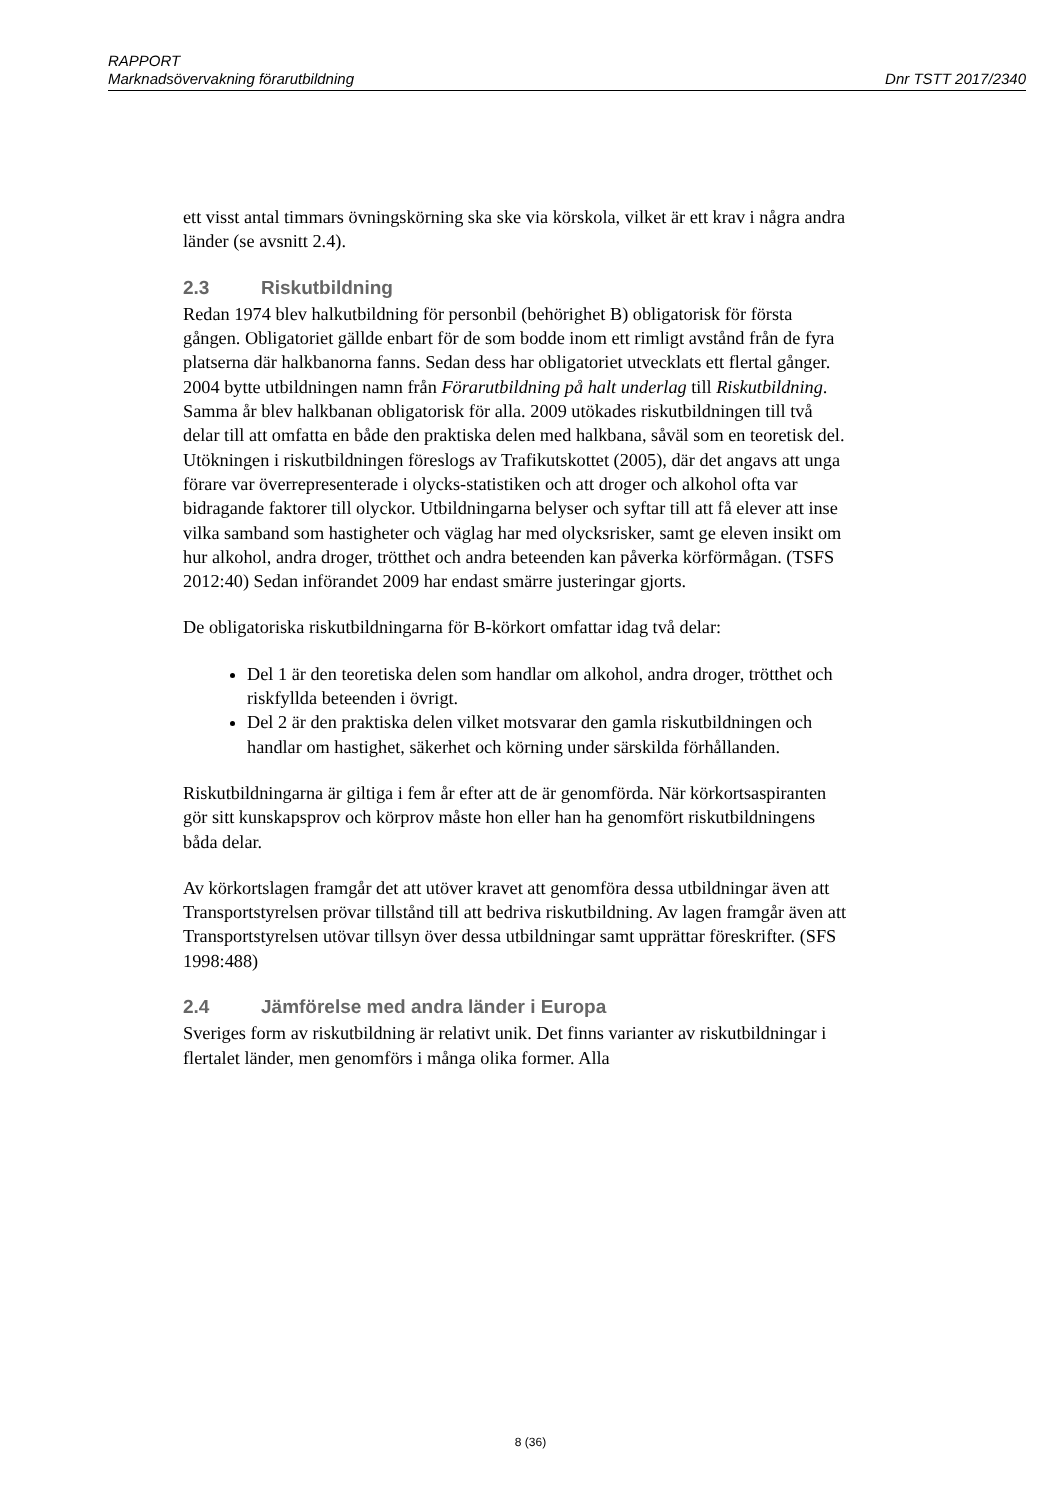RAPPORT
Marknadsövervakning förarutbildning Dnr TSTT 2017/2340
ett visst antal timmars övningskörning ska ske via körskola, vilket är ett krav i några andra länder (se avsnitt 2.4).
2.3 Riskutbildning
Redan 1974 blev halkutbildning för personbil (behörighet B) obligatorisk för första gången. Obligatoriet gällde enbart för de som bodde inom ett rimligt avstånd från de fyra platserna där halkbanorna fanns. Sedan dess har obligatoriet utvecklats ett flertal gånger. 2004 bytte utbildningen namn från Förarutbildning på halt underlag till Riskutbildning. Samma år blev halkbanan obligatorisk för alla. 2009 utökades riskutbildningen till två delar till att omfatta en både den praktiska delen med halkbana, såväl som en teoretisk del. Utökningen i riskutbildningen föreslogs av Trafikutskottet (2005), där det angavs att unga förare var överrepresenterade i olycks-statistiken och att droger och alkohol ofta var bidragande faktorer till olyckor. Utbildningarna belyser och syftar till att få elever att inse vilka samband som hastigheter och väglag har med olycksrisker, samt ge eleven insikt om hur alkohol, andra droger, trötthet och andra beteenden kan påverka körförmågan. (TSFS 2012:40) Sedan införandet 2009 har endast smärre justeringar gjorts.
De obligatoriska riskutbildningarna för B-körkort omfattar idag två delar:
Del 1 är den teoretiska delen som handlar om alkohol, andra droger, trötthet och riskfyllda beteenden i övrigt.
Del 2 är den praktiska delen vilket motsvarar den gamla riskutbildningen och handlar om hastighet, säkerhet och körning under särskilda förhållanden.
Riskutbildningarna är giltiga i fem år efter att de är genomförda. När körkortsaspiranten gör sitt kunskapsprov och körprov måste hon eller han ha genomfört riskutbildningens båda delar.
Av körkortslagen framgår det att utöver kravet att genomföra dessa utbildningar även att Transportstyrelsen prövar tillstånd till att bedriva riskutbildning. Av lagen framgår även att Transportstyrelsen utövar tillsyn över dessa utbildningar samt upprättar föreskrifter. (SFS 1998:488)
2.4 Jämförelse med andra länder i Europa
Sveriges form av riskutbildning är relativt unik. Det finns varianter av riskutbildningar i flertalet länder, men genomförs i många olika former. Alla
8 (36)